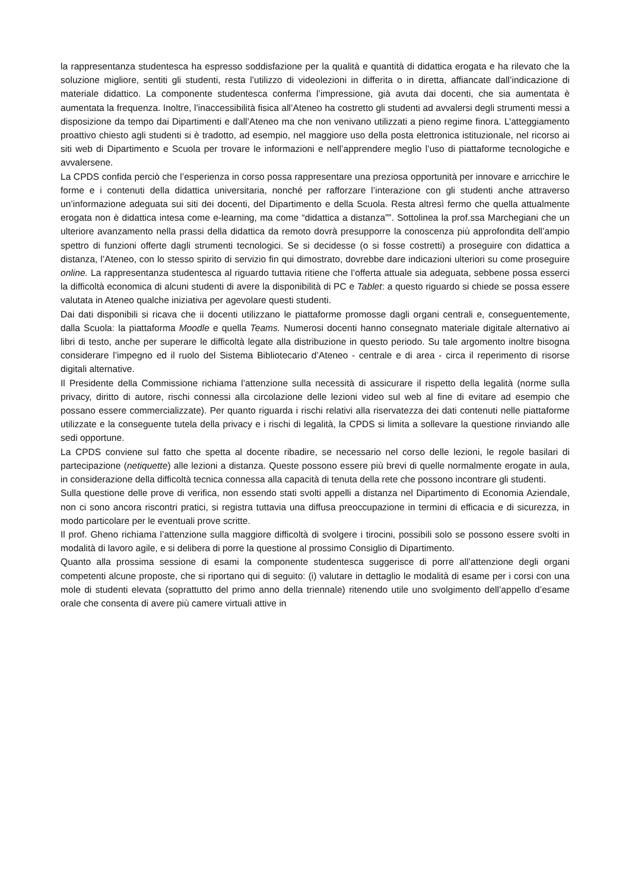la rappresentanza studentesca ha espresso soddisfazione per la qualità e quantità di didattica erogata e ha rilevato che la soluzione migliore, sentiti gli studenti, resta l’utilizzo di videolezioni in differita o in diretta, affiancate dall’indicazione di materiale didattico. La componente studentesca conferma l’impressione, già avuta dai docenti, che sia aumentata è aumentata la frequenza. Inoltre, l’inaccessibilità fisica all’Ateneo ha costretto gli studenti ad avvalersi degli strumenti messi a disposizione da tempo dai Dipartimenti e dall’Ateneo ma che non venivano utilizzati a pieno regime finora. L’atteggiamento proattivo chiesto agli studenti si è tradotto, ad esempio, nel maggiore uso della posta elettronica istituzionale, nel ricorso ai siti web di Dipartimento e Scuola per trovare le informazioni e nell’apprendere meglio l’uso di piattaforme tecnologiche e avvalersene.
La CPDS confida perciò che l’esperienza in corso possa rappresentare una preziosa opportunità per innovare e arricchire le forme e i contenuti della didattica universitaria, nonché per rafforzare l’interazione con gli studenti anche attraverso un’informazione adeguata sui siti dei docenti, del Dipartimento e della Scuola. Resta altresì fermo che quella attualmente erogata non è didattica intesa come e-learning, ma come “didattica a distanza””. Sottolinea la prof.ssa Marchegiani che un ulteriore avanzamento nella prassi della didattica da remoto dovrà presupporre la conoscenza più approfondita dell’ampio spettro di funzioni offerte dagli strumenti tecnologici. Se si decidesse (o si fosse costretti) a proseguire con didattica a distanza, l’Ateneo, con lo stesso spirito di servizio fin qui dimostrato, dovrebbe dare indicazioni ulteriori su come proseguire online. La rappresentanza studentesca al riguardo tuttavia ritiene che l’offerta attuale sia adeguata, sebbene possa esserci la difficoltà economica di alcuni studenti di avere la disponibilità di PC e Tablet: a questo riguardo si chiede se possa essere valutata in Ateneo qualche iniziativa per agevolare questi studenti.
Dai dati disponibili si ricava che ii docenti utilizzano le piattaforme promosse dagli organi centrali e, conseguentemente, dalla Scuola: la piattaforma Moodle e quella Teams. Numerosi docenti hanno consegnato materiale digitale alternativo ai libri di testo, anche per superare le difficoltà legate alla distribuzione in questo periodo. Su tale argomento inoltre bisogna considerare l’impegno ed il ruolo del Sistema Bibliotecario d’Ateneo - centrale e di area - circa il reperimento di risorse digitali alternative.
Il Presidente della Commissione richiama l’attenzione sulla necessità di assicurare il rispetto della legalità (norme sulla privacy, diritto di autore, rischi connessi alla circolazione delle lezioni video sul web al fine di evitare ad esempio che possano essere commercializzate). Per quanto riguarda i rischi relativi alla riservatezza dei dati contenuti nelle piattaforme utilizzate e la conseguente tutela della privacy e i rischi di legalità, la CPDS si limita a sollevare la questione rinviando alle sedi opportune.
La CPDS conviene sul fatto che spetta al docente ribadire, se necessario nel corso delle lezioni, le regole basilari di partecipazione (netiquette) alle lezioni a distanza. Queste possono essere più brevi di quelle normalmente erogate in aula, in considerazione della difficoltà tecnica connessa alla capacità di tenuta della rete che possono incontrare gli studenti.
Sulla questione delle prove di verifica, non essendo stati svolti appelli a distanza nel Dipartimento di Economia Aziendale, non ci sono ancora riscontri pratici, si registra tuttavia una diffusa preoccupazione in termini di efficacia e di sicurezza, in modo particolare per le eventuali prove scritte.
Il prof. Gheno richiama l’attenzione sulla maggiore difficoltà di svolgere i tirocini, possibili solo se possono essere svolti in modalità di lavoro agile, e si delibera di porre la questione al prossimo Consiglio di Dipartimento.
Quanto alla prossima sessione di esami la componente studentesca suggerisce di porre all’attenzione degli organi competenti alcune proposte, che si riportano qui di seguito: (i) valutare in dettaglio le modalità di esame per i corsi con una mole di studenti elevata (soprattutto del primo anno della triennale) ritenendo utile uno svolgimento dell’appello d’esame orale che consenta di avere più camere virtuali attive in